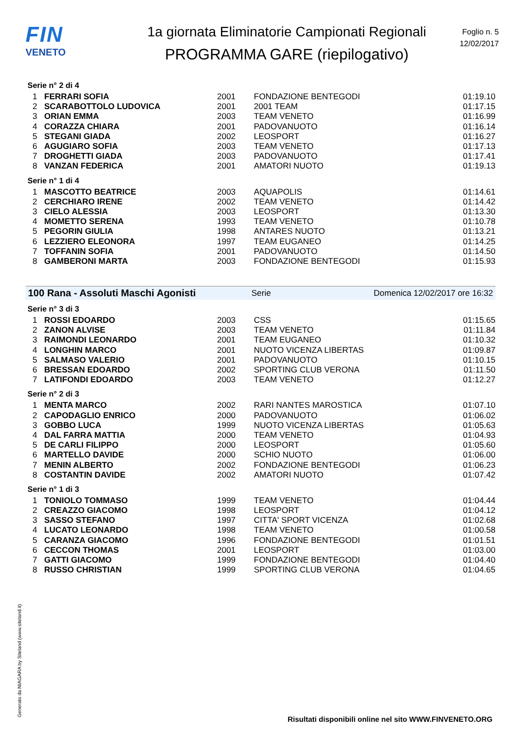FIN
VENETO
1a giornata Eliminatorie Campionati Regionali
PROGRAMMA GARE (riepilogativo)
Foglio n. 5
12/02/2017
Serie n° 2 di 4
| 1 | FERRARI SOFIA | 2001 | FONDAZIONE BENTEGODI | 01:19.10 |
| 2 | SCARABOTTOLO LUDOVICA | 2001 | 2001 TEAM | 01:17.15 |
| 3 | ORIAN EMMA | 2003 | TEAM VENETO | 01:16.99 |
| 4 | CORAZZA CHIARA | 2001 | PADOVANUOTO | 01:16.14 |
| 5 | STEGANI GIADA | 2002 | LEOSPORT | 01:16.27 |
| 6 | AGUGIARO SOFIA | 2003 | TEAM VENETO | 01:17.13 |
| 7 | DROGHETTI GIADA | 2003 | PADOVANUOTO | 01:17.41 |
| 8 | VANZAN FEDERICA | 2001 | AMATORI NUOTO | 01:19.13 |
Serie n° 1 di 4
| 1 | MASCOTTO BEATRICE | 2003 | AQUAPOLIS | 01:14.61 |
| 2 | CERCHIARO IRENE | 2002 | TEAM VENETO | 01:14.42 |
| 3 | CIELO ALESSIA | 2003 | LEOSPORT | 01:13.30 |
| 4 | MOMETTO SERENA | 1993 | TEAM VENETO | 01:10.78 |
| 5 | PEGORIN GIULIA | 1998 | ANTARES NUOTO | 01:13.21 |
| 6 | LEZZIERO ELEONORA | 1997 | TEAM EUGANEO | 01:14.25 |
| 7 | TOFFANIN SOFIA | 2001 | PADOVANUOTO | 01:14.50 |
| 8 | GAMBERONI MARTA | 2003 | FONDAZIONE BENTEGODI | 01:15.93 |
100 Rana - Assoluti Maschi Agonisti Serie Domenica 12/02/2017 ore 16:32
Serie n° 3 di 3
| 1 | ROSSI EDOARDO | 2003 | CSS | 01:15.65 |
| 2 | ZANON ALVISE | 2003 | TEAM VENETO | 01:11.84 |
| 3 | RAIMONDI LEONARDO | 2001 | TEAM EUGANEO | 01:10.32 |
| 4 | LONGHIN MARCO | 2001 | NUOTO VICENZA LIBERTAS | 01:09.87 |
| 5 | SALMASO VALERIO | 2001 | PADOVANUOTO | 01:10.15 |
| 6 | BRESSAN EDOARDO | 2002 | SPORTING CLUB VERONA | 01:11.50 |
| 7 | LATIFONDI EDOARDO | 2003 | TEAM VENETO | 01:12.27 |
Serie n° 2 di 3
| 1 | MENTA MARCO | 2002 | RARI NANTES MAROSTICA | 01:07.10 |
| 2 | CAPODAGLIO ENRICO | 2000 | PADOVANUOTO | 01:06.02 |
| 3 | GOBBO LUCA | 1999 | NUOTO VICENZA LIBERTAS | 01:05.63 |
| 4 | DAL FARRA MATTIA | 2000 | TEAM VENETO | 01:04.93 |
| 5 | DE CARLI FILIPPO | 2000 | LEOSPORT | 01:05.60 |
| 6 | MARTELLO DAVIDE | 2000 | SCHIO NUOTO | 01:06.00 |
| 7 | MENIN ALBERTO | 2002 | FONDAZIONE BENTEGODI | 01:06.23 |
| 8 | COSTANTIN DAVIDE | 2002 | AMATORI NUOTO | 01:07.42 |
Serie n° 1 di 3
| 1 | TONIOLO TOMMASO | 1999 | TEAM VENETO | 01:04.44 |
| 2 | CREAZZO GIACOMO | 1998 | LEOSPORT | 01:04.12 |
| 3 | SASSO STEFANO | 1997 | CITTA' SPORT VICENZA | 01:02.68 |
| 4 | LUCATO LEONARDO | 1998 | TEAM VENETO | 01:00.58 |
| 5 | CARANZA GIACOMO | 1996 | FONDAZIONE BENTEGODI | 01:01.51 |
| 6 | CECCON THOMAS | 2001 | LEOSPORT | 01:03.00 |
| 7 | GATTI GIACOMO | 1999 | FONDAZIONE BENTEGODI | 01:04.40 |
| 8 | RUSSO CHRISTIAN | 1999 | SPORTING CLUB VERONA | 01:04.65 |
Generato da NIAGARA by Siteland (www.siteland.it)
Risultati disponibili online nel sito WWW.FINVENETO.ORG